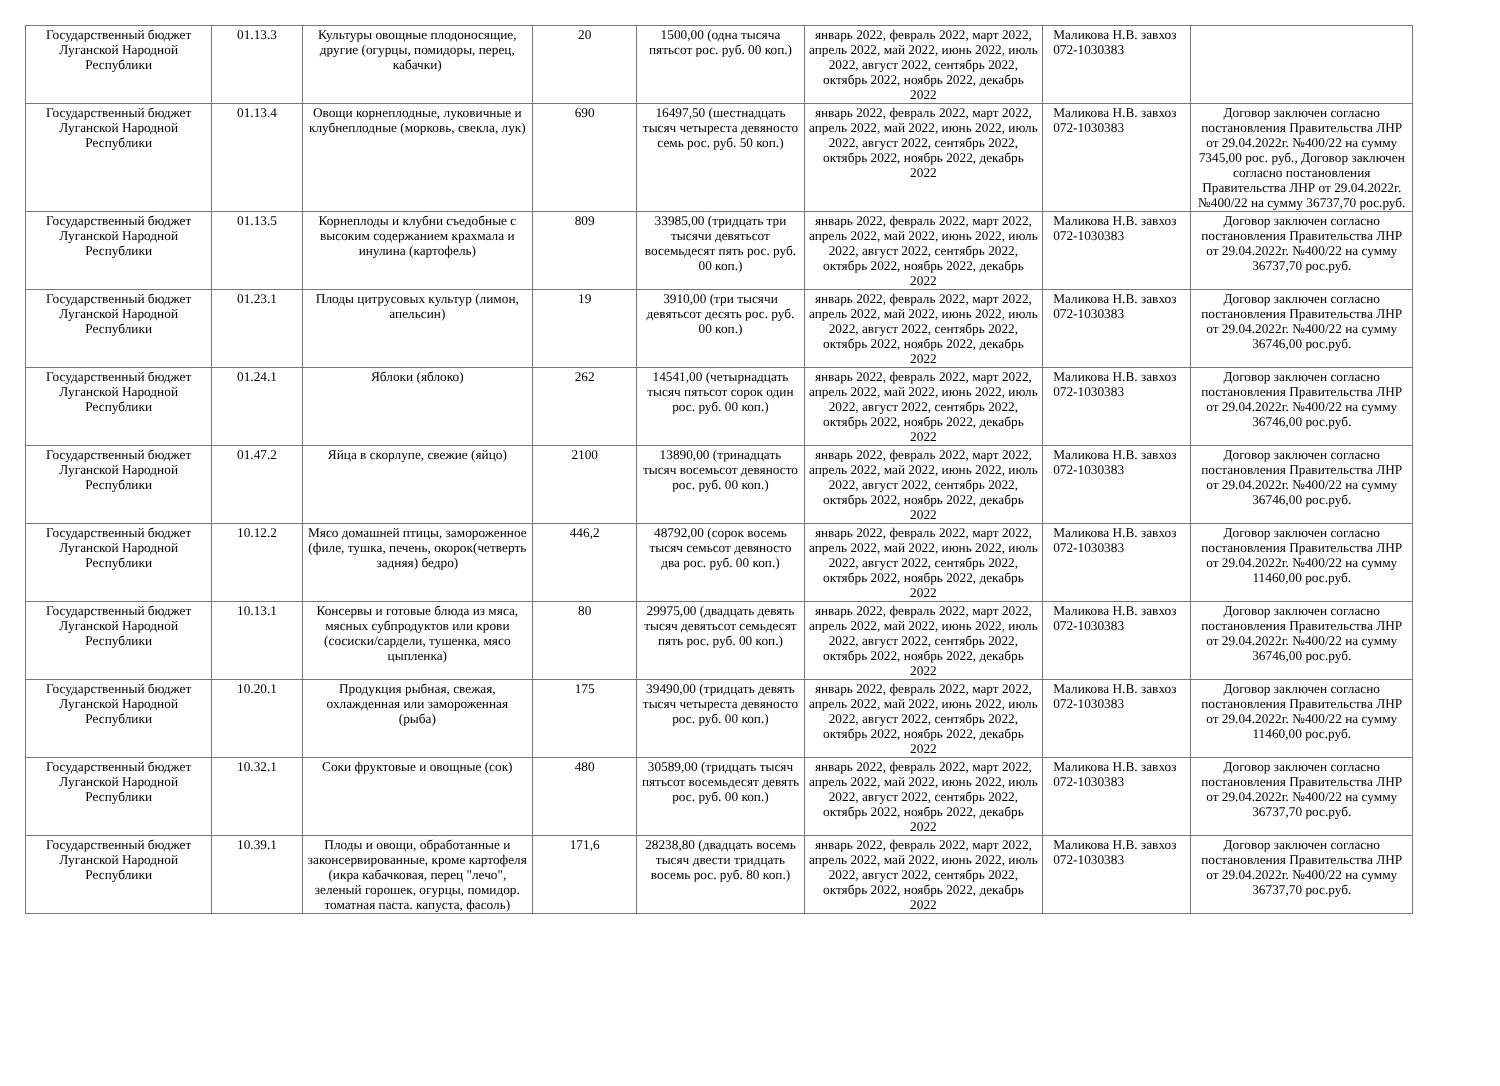| Государственный бюджет Луганской Народной Республики | 01.13.3 | Культуры овощные плодоносящие, другие (огурцы, помидоры, перец, кабачки) | 20 | 1500,00 (одна тысяча пятьсот рос. руб. 00 коп.) | январь 2022, февраль 2022, март 2022, апрель 2022, май 2022, июнь 2022, июль 2022, август 2022, сентябрь 2022, октябрь 2022, ноябрь 2022, декабрь 2022 | Маликова Н.В. завхоз 072-1030383 | |
| Государственный бюджет Луганской Народной Республики | 01.13.4 | Овощи корнеплодные, луковичные и клубнеплодные (морковь, свекла, лук) | 690 | 16497,50 (шестнадцать тысяч четыреста девяносто семь рос. руб. 50 коп.) | январь 2022, февраль 2022, март 2022, апрель 2022, май 2022, июнь 2022, июль 2022, август 2022, сентябрь 2022, октябрь 2022, ноябрь 2022, декабрь 2022 | Маликова Н.В. завхоз 072-1030383 | Договор заключен согласно постановления Правительства ЛНР от 29.04.2022г. №400/22 на сумму 7345,00 рос. руб., Договор заключен согласно постановления Правительства ЛНР от 29.04.2022г. №400/22 на сумму 36737,70 рос.руб. |
| Государственный бюджет Луганской Народной Республики | 01.13.5 | Корнеплоды и клубни съедобные с высоким содержанием крахмала и инулина (картофель) | 809 | 33985,00 (тридцать три тысячи девятьсот восемьдесят пять рос. руб. 00 коп.) | январь 2022, февраль 2022, март 2022, апрель 2022, май 2022, июнь 2022, июль 2022, август 2022, сентябрь 2022, октябрь 2022, ноябрь 2022, декабрь 2022 | Маликова Н.В. завхоз 072-1030383 | Договор заключен согласно постановления Правительства ЛНР от 29.04.2022г. №400/22 на сумму 36737,70 рос.руб. |
| Государственный бюджет Луганской Народной Республики | 01.23.1 | Плоды цитрусовых культур (лимон, апельсин) | 19 | 3910,00 (три тысячи девятьсот десять рос. руб. 00 коп.) | январь 2022, февраль 2022, март 2022, апрель 2022, май 2022, июнь 2022, июль 2022, август 2022, сентябрь 2022, октябрь 2022, ноябрь 2022, декабрь 2022 | Маликова Н.В. завхоз 072-1030383 | Договор заключен согласно постановления Правительства ЛНР от 29.04.2022г. №400/22 на сумму 36746,00 рос.руб. |
| Государственный бюджет Луганской Народной Республики | 01.24.1 | Яблоки (яблоко) | 262 | 14541,00 (четырнадцать тысяч пятьсот сорок один рос. руб. 00 коп.) | январь 2022, февраль 2022, март 2022, апрель 2022, май 2022, июнь 2022, июль 2022, август 2022, сентябрь 2022, октябрь 2022, ноябрь 2022, декабрь 2022 | Маликова Н.В. завхоз 072-1030383 | Договор заключен согласно постановления Правительства ЛНР от 29.04.2022г. №400/22 на сумму 36746,00 рос.руб. |
| Государственный бюджет Луганской Народной Республики | 01.47.2 | Яйца в скорлупе, свежие (яйцо) | 2100 | 13890,00 (тринадцать тысяч восемьсот девяносто рос. руб. 00 коп.) | январь 2022, февраль 2022, март 2022, апрель 2022, май 2022, июнь 2022, июль 2022, август 2022, сентябрь 2022, октябрь 2022, ноябрь 2022, декабрь 2022 | Маликова Н.В. завхоз 072-1030383 | Договор заключен согласно постановления Правительства ЛНР от 29.04.2022г. №400/22 на сумму 36746,00 рос.руб. |
| Государственный бюджет Луганской Народной Республики | 10.12.2 | Мясо домашней птицы, замороженное (филе, тушка, печень, окорок(четверть задняя) бедро) | 446,2 | 48792,00 (сорок восемь тысяч семьсот девяносто два рос. руб. 00 коп.) | январь 2022, февраль 2022, март 2022, апрель 2022, май 2022, июнь 2022, июль 2022, август 2022, сентябрь 2022, октябрь 2022, ноябрь 2022, декабрь 2022 | Маликова Н.В. завхоз 072-1030383 | Договор заключен согласно постановления Правительства ЛНР от 29.04.2022г. №400/22 на сумму 11460,00 рос.руб. |
| Государственный бюджет Луганской Народной Республики | 10.13.1 | Консервы и готовые блюда из мяса, мясных субпродуктов или крови (сосиски/сардели, тушенка, мясо цыпленка) | 80 | 29975,00 (двадцать девять тысяч девятьсот семьдесят пять рос. руб. 00 коп.) | январь 2022, февраль 2022, март 2022, апрель 2022, май 2022, июнь 2022, июль 2022, август 2022, сентябрь 2022, октябрь 2022, ноябрь 2022, декабрь 2022 | Маликова Н.В. завхоз 072-1030383 | Договор заключен согласно постановления Правительства ЛНР от 29.04.2022г. №400/22 на сумму 36746,00 рос.руб. |
| Государственный бюджет Луганской Народной Республики | 10.20.1 | Продукция рыбная, свежая, охлажденная или замороженная (рыба) | 175 | 39490,00 (тридцать девять тысяч четыреста девяносто рос. руб. 00 коп.) | январь 2022, февраль 2022, март 2022, апрель 2022, май 2022, июнь 2022, июль 2022, август 2022, сентябрь 2022, октябрь 2022, ноябрь 2022, декабрь 2022 | Маликова Н.В. завхоз 072-1030383 | Договор заключен согласно постановления Правительства ЛНР от 29.04.2022г. №400/22 на сумму 11460,00 рос.руб. |
| Государственный бюджет Луганской Народной Республики | 10.32.1 | Соки фруктовые и овощные (сок) | 480 | 30589,00 (тридцать тысяч пятьсот восемьдесят девять рос. руб. 00 коп.) | январь 2022, февраль 2022, март 2022, апрель 2022, май 2022, июнь 2022, июль 2022, август 2022, сентябрь 2022, октябрь 2022, ноябрь 2022, декабрь 2022 | Маликова Н.В. завхоз 072-1030383 | Договор заключен согласно постановления Правительства ЛНР от 29.04.2022г. №400/22 на сумму 36737,70 рос.руб. |
| Государственный бюджет Луганской Народной Республики | 10.39.1 | Плоды и овощи, обработанные и законсервированные, кроме картофеля (икра кабачковая, перец "лечо", зеленый горошек, огурцы, помидор. томатная паста. капуста, фасоль) | 171,6 | 28238,80 (двадцать восемь тысяч двести тридцать восемь рос. руб. 80 коп.) | январь 2022, февраль 2022, март 2022, апрель 2022, май 2022, июнь 2022, июль 2022, август 2022, сентябрь 2022, октябрь 2022, ноябрь 2022, декабрь 2022 | Маликова Н.В. завхоз 072-1030383 | Договор заключен согласно постановления Правительства ЛНР от 29.04.2022г. №400/22 на сумму 36737,70 рос.руб. |